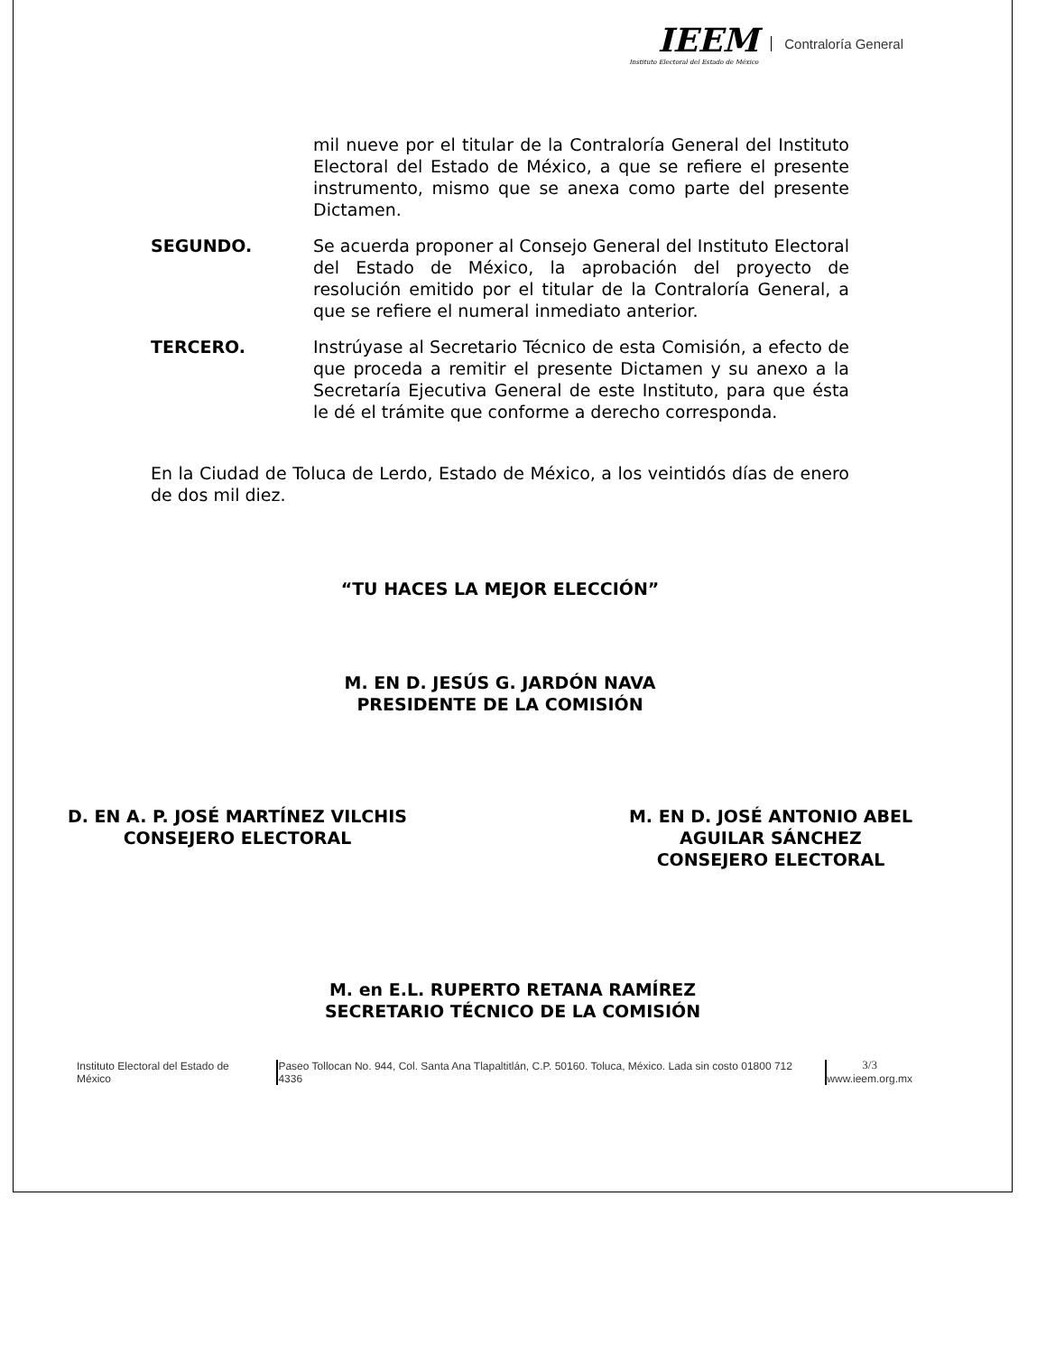IEEM
Instituto Electoral del Estado de México
Contraloría General
mil nueve por el titular de la Contraloría General del Instituto Electoral del Estado de México, a que se refiere el presente instrumento, mismo que se anexa como parte del presente Dictamen.
SEGUNDO. Se acuerda proponer al Consejo General del Instituto Electoral del Estado de México, la aprobación del proyecto de resolución emitido por el titular de la Contraloría General, a que se refiere el numeral inmediato anterior.
TERCERO. Instrúyase al Secretario Técnico de esta Comisión, a efecto de que proceda a remitir el presente Dictamen y su anexo a la Secretaría Ejecutiva General de este Instituto, para que ésta le dé el trámite que conforme a derecho corresponda.
En la Ciudad de Toluca de Lerdo, Estado de México, a los veintidós días de enero de dos mil diez.
“TU HACES LA MEJOR ELECCIÓN”
M. EN D. JESÚS G. JARDÓN NAVA
PRESIDENTE DE LA COMISIÓN
D. EN A. P. JOSÉ MARTÍNEZ VILCHIS
CONSEJERO ELECTORAL
M. EN D. JOSÉ ANTONIO ABEL
AGUILAR SÁNCHEZ
CONSEJERO ELECTORAL
M. en E.L. RUPERTO RETANA RAMÍREZ
SECRETARIO TÉCNICO DE LA COMISIÓN
Instituto Electoral del Estado de México Paseo Tollocan No. 944, Col. Santa Ana Tlapaltitlán, C.P. 50160. Toluca, México. Lada sin costo 01800 712 4336
3/3
www.ieem.org.mx